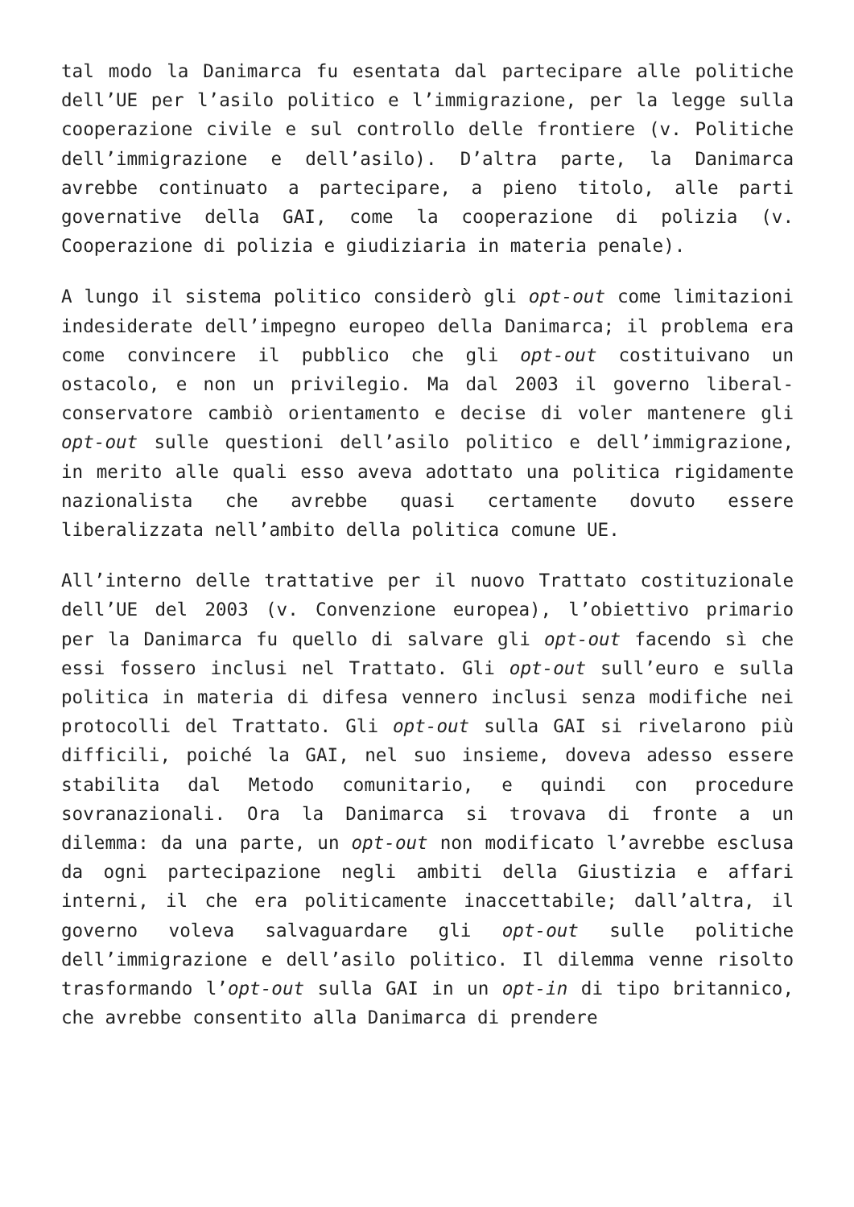tal modo la Danimarca fu esentata dal partecipare alle politiche dell’UE per l’asilo politico e l’immigrazione, per la legge sulla cooperazione civile e sul controllo delle frontiere (v. Politiche dell’immigrazione e dell’asilo). D’altra parte, la Danimarca avrebbe continuato a partecipare, a pieno titolo, alle parti governative della GAI, come la cooperazione di polizia (v. Cooperazione di polizia e giudiziaria in materia penale).
A lungo il sistema politico considerò gli opt-out come limitazioni indesiderate dell’impegno europeo della Danimarca; il problema era come convincere il pubblico che gli opt-out costituivano un ostacolo, e non un privilegio. Ma dal 2003 il governo liberal-conservatore cambiò orientamento e decise di voler mantenere gli opt-out sulle questioni dell’asilo politico e dell’immigrazione, in merito alle quali esso aveva adottato una politica rigidamente nazionalista che avrebbe quasi certamente dovuto essere liberalizzata nell’ambito della politica comune UE.
All’interno delle trattative per il nuovo Trattato costituzionale dell’UE del 2003 (v. Convenzione europea), l’obiettivo primario per la Danimarca fu quello di salvare gli opt-out facendo sì che essi fossero inclusi nel Trattato. Gli opt-out sull’euro e sulla politica in materia di difesa vennero inclusi senza modifiche nei protocolli del Trattato. Gli opt-out sulla GAI si rivelarono più difficili, poiché la GAI, nel suo insieme, doveva adesso essere stabilita dal Metodo comunitario, e quindi con procedure sovranazionali. Ora la Danimarca si trovava di fronte a un dilemma: da una parte, un opt-out non modificato l’avrebbe esclusa da ogni partecipazione negli ambiti della Giustizia e affari interni, il che era politicamente inaccettabile; dall’altra, il governo voleva salvaguardare gli opt-out sulle politiche dell’immigrazione e dell’asilo politico. Il dilemma venne risolto trasformando l’opt-out sulla GAI in un opt-in di tipo britannico, che avrebbe consentito alla Danimarca di prendere